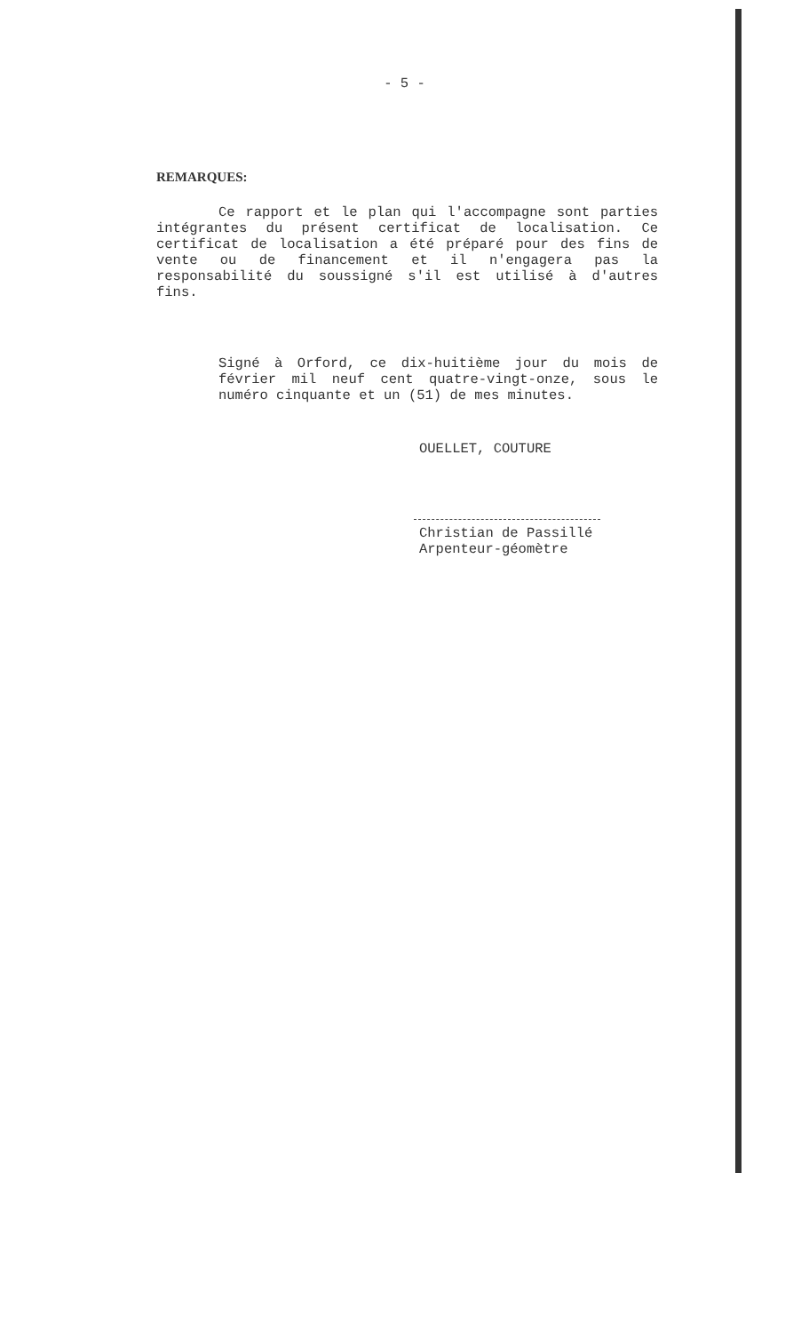- 5 -
REMARQUES:
Ce rapport et le plan qui l'accompagne sont parties intégrantes du présent certificat de localisation. Ce certificat de localisation a été préparé pour des fins de vente ou de financement et il n'engagera pas la responsabilité du soussigné s'il est utilisé à d'autres fins.
Signé à Orford, ce dix-huitième jour du mois de février mil neuf cent quatre-vingt-onze, sous le numéro cinquante et un (51) de mes minutes.
OUELLET, COUTURE
Christian de Passillé
Arpenteur-géomètre